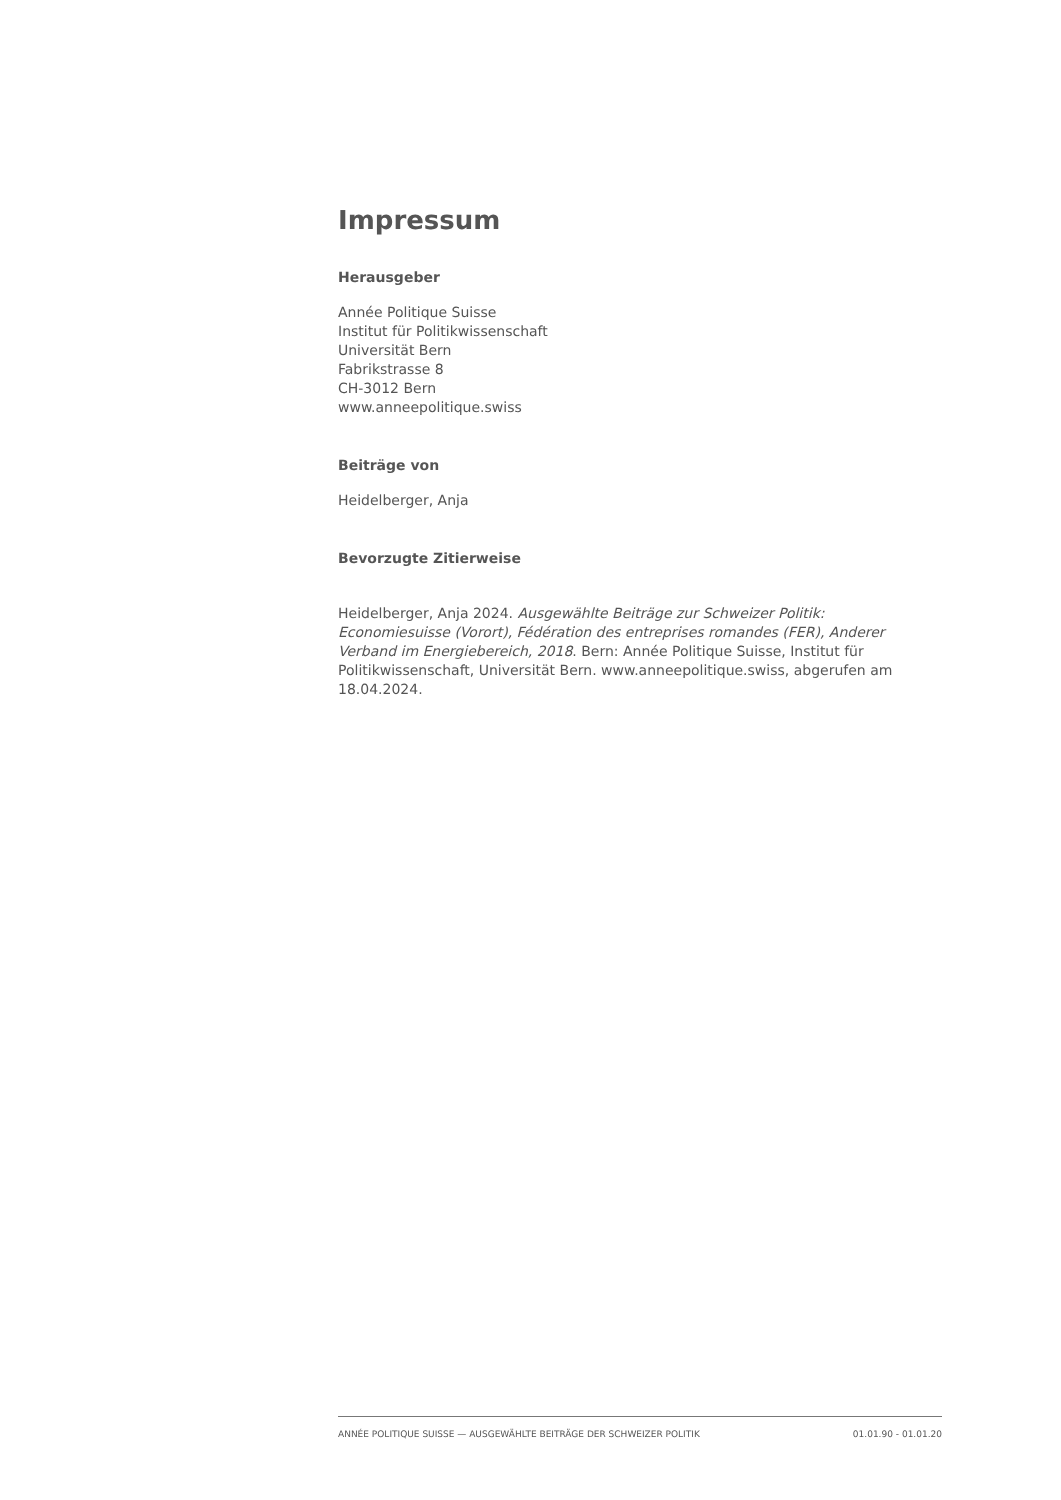Impressum
Herausgeber
Année Politique Suisse
Institut für Politikwissenschaft
Universität Bern
Fabrikstrasse 8
CH-3012 Bern
www.anneepolitique.swiss
Beiträge von
Heidelberger, Anja
Bevorzugte Zitierweise
Heidelberger, Anja 2024. Ausgewählte Beiträge zur Schweizer Politik: Economiesuisse (Vorort), Fédération des entreprises romandes (FER), Anderer Verband im Energiebereich, 2018. Bern: Année Politique Suisse, Institut für Politikwissenschaft, Universität Bern. www.anneepolitique.swiss, abgerufen am 18.04.2024.
ANNÉE POLITIQUE SUISSE — AUSGEWÄHLTE BEITRÄGE DER SCHWEIZER POLITIK 01.01.90 - 01.01.20